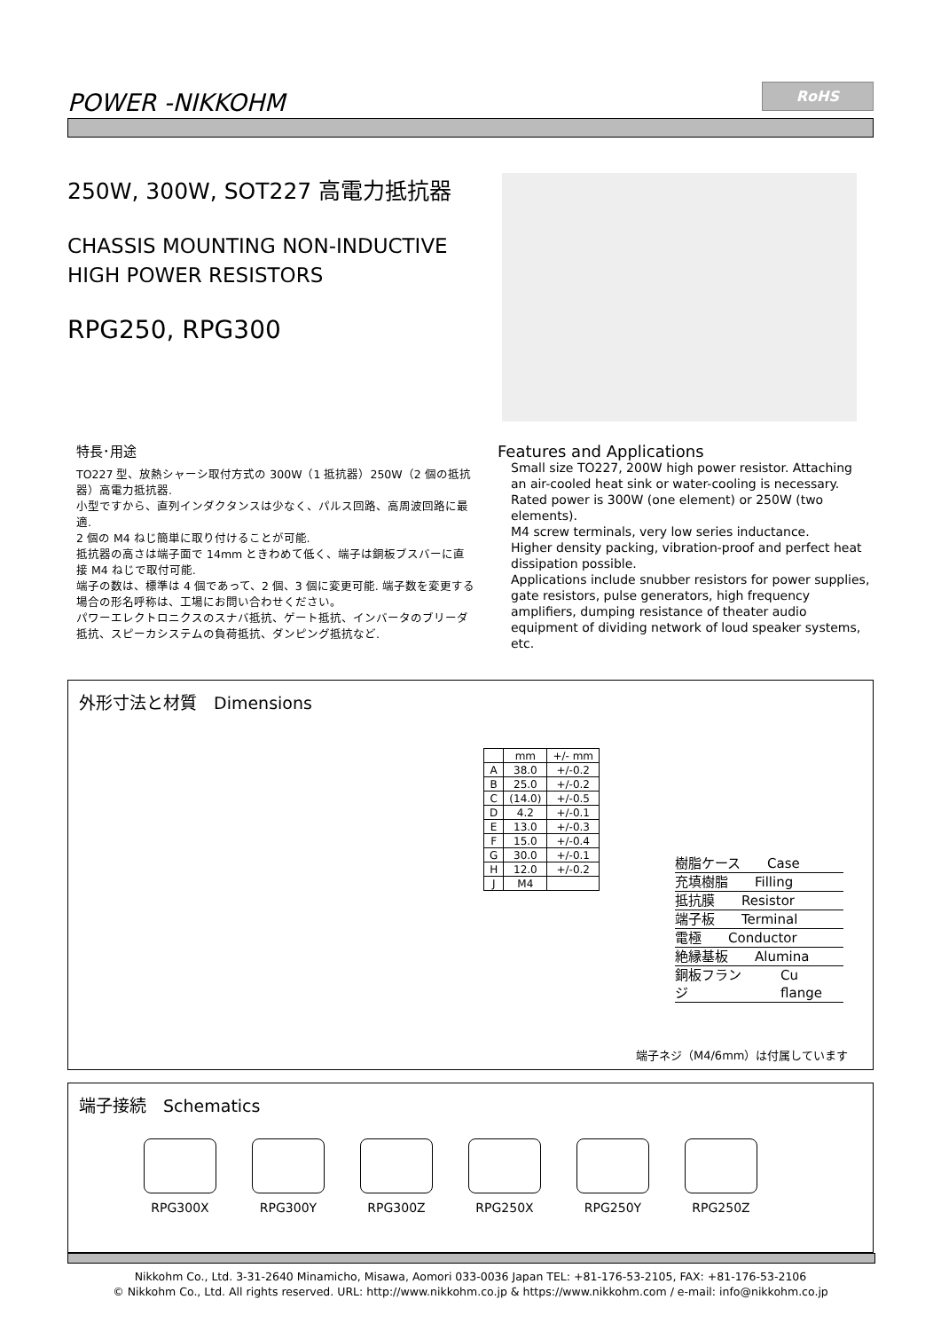POWER -NIKKOHM
RoHS
250W, 300W, SOT227 高電力抵抗器
CHASSIS MOUNTING NON-INDUCTIVE
HIGH POWER RESISTORS
RPG250, RPG300
特長･用途
TO227 型、放熱シャーシ取付方式の 300W（1 抵抗器）250W（2 個の抵抗器）高電力抵抗器.
小型ですから、直列インダクタンスは少なく、パルス回路、高周波回路に最適.
2 個の M4 ねじ簡単に取り付けることが可能.
抵抗器の高さは端子面で 14mm ときわめて低く、端子は銅板ブスバーに直接 M4 ねじで取付可能.
端子の数は、標準は 4 個であって、2 個、3 個に変更可能. 端子数を変更する場合の形名呼称は、工場にお問い合わせください。
パワーエレクトロニクスのスナバ抵抗、ゲート抵抗、インバータのブリーダ抵抗、スピーカシステムの負荷抵抗、ダンピング抵抗など.
Features and Applications
Small size TO227, 200W high power resistor. Attaching an air-cooled heat sink or water-cooling is necessary. Rated power is 300W (one element) or 250W (two elements).
M4 screw terminals, very low series inductance.
Higher density packing, vibration-proof and perfect heat dissipation possible.
Applications include snubber resistors for power supplies, gate resistors, pulse generators, high frequency amplifiers, dumping resistance of theater audio equipment of dividing network of loud speaker systems, etc.
外形寸法と材質　Dimensions
| | mm | +/- mm |
| A | 38.0 | +/-0.2 |
| B | 25.0 | +/-0.2 |
| C | (14.0) | +/-0.5 |
| D | 4.2 | +/-0.1 |
| E | 13.0 | +/-0.3 |
| F | 15.0 | +/-0.4 |
| G | 30.0 | +/-0.1 |
| H | 12.0 | +/-0.2 |
| J | M4 | |
樹脂ケース Case
充填樹脂 Filling
抵抗膜 Resistor
端子板 Terminal
電極 Conductor
絶縁基板 Alumina
銅板フランジ Cu flange
端子ネジ（M4/6mm）は付属しています
端子接続　Schematics
RPG300X RPG300Y RPG300Z RPG250X RPG250Y RPG250Z
Nikkohm Co., Ltd. 3-31-2640 Minamicho, Misawa, Aomori 033-0036 Japan TEL: +81-176-53-2105, FAX: +81-176-53-2106
© Nikkohm Co., Ltd. All rights reserved. URL: http://www.nikkohm.co.jp & https://www.nikkohm.com / e-mail: info@nikkohm.co.jp